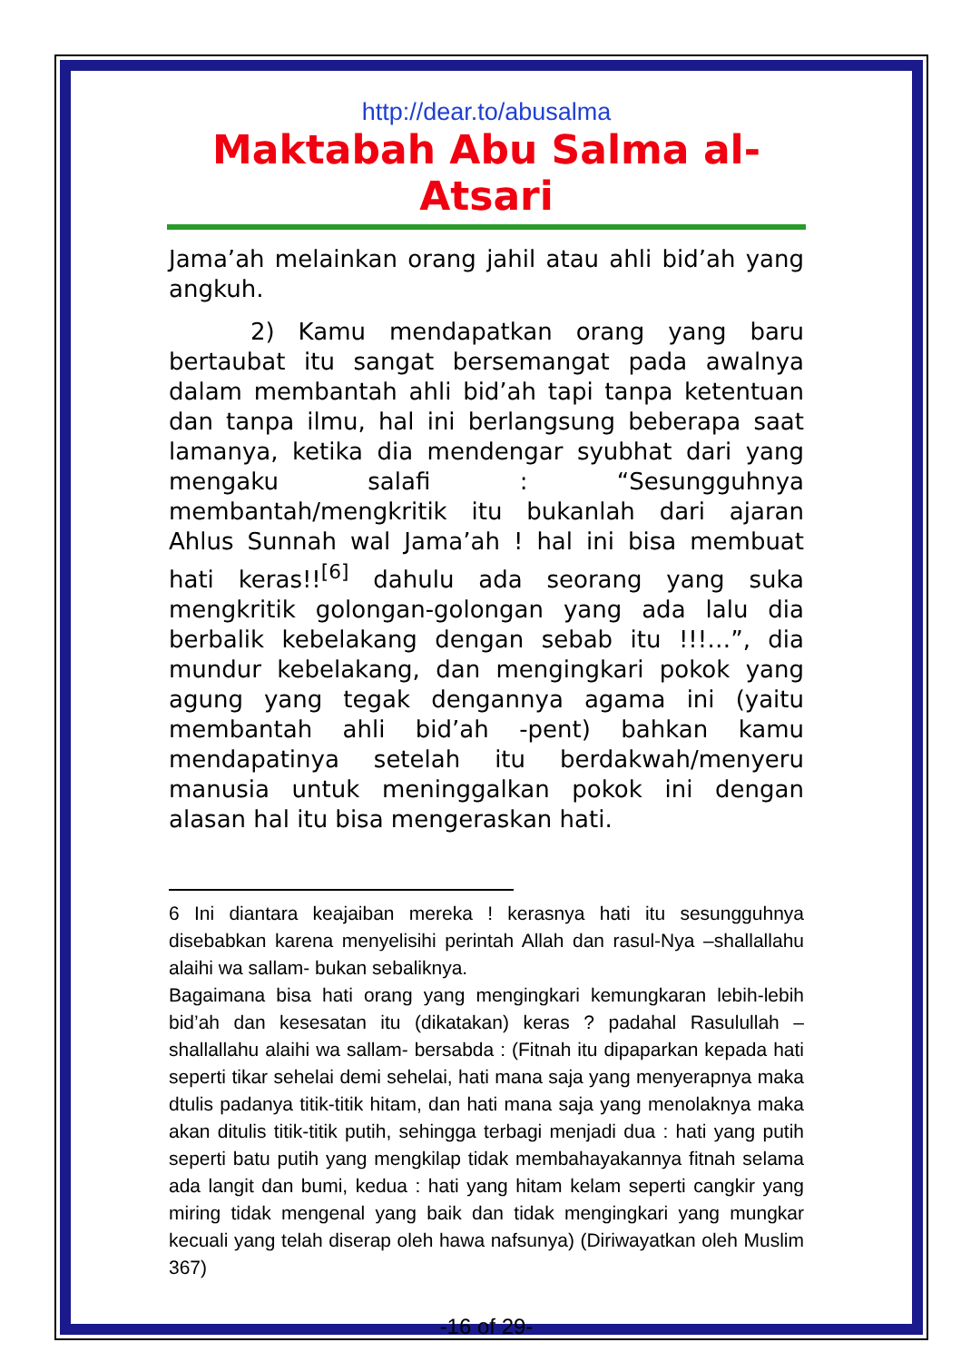http://dear.to/abusalma
Maktabah Abu Salma al-Atsari
Jama’ah melainkan orang jahil atau ahli bid’ah yang angkuh.
2) Kamu mendapatkan orang yang baru bertaubat itu sangat bersemangat pada awalnya dalam membantah ahli bid’ah tapi tanpa ketentuan dan tanpa ilmu, hal ini berlangsung beberapa saat lamanya, ketika dia mendengar syubhat dari yang mengaku salafi : “Sesungguhnya membantah/mengkritik itu bukanlah dari ajaran Ahlus Sunnah wal Jama’ah ! hal ini bisa membuat hati keras!!<sup>[6]</sup> dahulu ada seorang yang suka mengkritik golongan-golongan yang ada lalu dia berbalik kebelakang dengan sebab itu !!!…”, dia mundur kebelakang, dan mengingkari pokok yang agung yang tegak dengannya agama ini (yaitu membantah ahli bid’ah -pent) bahkan kamu mendapatinya setelah itu berdakwah/menyeru manusia untuk meninggalkan pokok ini dengan alasan hal itu bisa mengeraskan hati.
6 Ini diantara keajaiban mereka ! kerasnya hati itu sesungguhnya disebabkan karena menyelisihi perintah Allah dan rasul-Nya –shallallahu alaihi wa sallam- bukan sebaliknya.
Bagaimana bisa hati orang yang mengingkari kemungkaran lebih-lebih bid’ah dan kesesatan itu (dikatakan) keras ? padahal Rasulullah –shallallahu alaihi wa sallam- bersabda : (Fitnah itu dipaparkan kepada hati seperti tikar sehelai demi sehelai, hati mana saja yang menyerapnya maka dtulis padanya titik-titik hitam, dan hati mana saja yang menolaknya maka akan ditulis titik-titik putih, sehingga terbagi menjadi dua : hati yang putih seperti batu putih yang mengkilap tidak membahayakannya fitnah selama ada langit dan bumi, kedua : hati yang hitam kelam seperti cangkir yang miring tidak mengenal yang baik dan tidak mengingkari yang mungkar kecuali yang telah diserap oleh hawa nafsunya) (Diriwayatkan oleh Muslim 367)
-16 of 29-